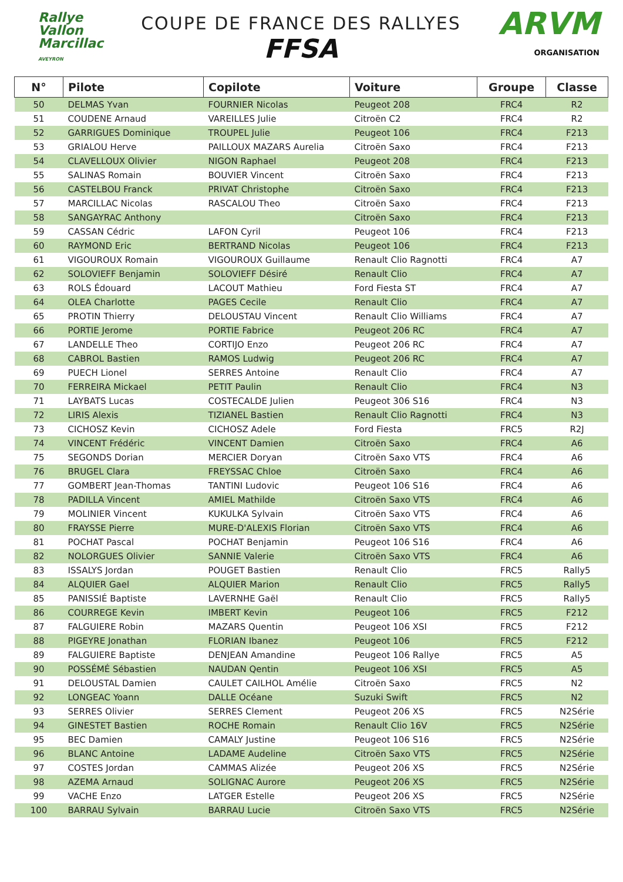Rallye
Vallon
Marcillac
AVEYRON
COUPE DE FRANCE DES RALLYES
FFSA
ARVM
ORGANISATION
| N° | Pilote | Copilote | Voiture | Groupe | Classe |
| --- | --- | --- | --- | --- | --- |
| 50 | DELMAS Yvan | FOURNIER Nicolas | Peugeot 208 | FRC4 | R2 |
| 51 | COUDENE Arnaud | VAREILLES Julie | Citroën C2 | FRC4 | R2 |
| 52 | GARRIGUES Dominique | TROUPEL Julie | Peugeot 106 | FRC4 | F213 |
| 53 | GRIALOU Herve | PAILLOUX MAZARS Aurelia | Citroën Saxo | FRC4 | F213 |
| 54 | CLAVELLOUX Olivier | NIGON Raphael | Peugeot 208 | FRC4 | F213 |
| 55 | SALINAS Romain | BOUVIER Vincent | Citroën Saxo | FRC4 | F213 |
| 56 | CASTELBOU Franck | PRIVAT Christophe | Citroën Saxo | FRC4 | F213 |
| 57 | MARCILLAC Nicolas | RASCALOU Theo | Citroën Saxo | FRC4 | F213 |
| 58 | SANGAYRAC Anthony | | Citroën Saxo | FRC4 | F213 |
| 59 | CASSAN Cédric | LAFON Cyril | Peugeot 106 | FRC4 | F213 |
| 60 | RAYMOND Eric | BERTRAND Nicolas | Peugeot 106 | FRC4 | F213 |
| 61 | VIGOUROUX Romain | VIGOUROUX Guillaume | Renault Clio Ragnotti | FRC4 | A7 |
| 62 | SOLOVIEFF Benjamin | SOLOVIEFF Désiré | Renault Clio | FRC4 | A7 |
| 63 | ROLS Édouard | LACOUT Mathieu | Ford Fiesta ST | FRC4 | A7 |
| 64 | OLEA Charlotte | PAGES Cecile | Renault Clio | FRC4 | A7 |
| 65 | PROTIN Thierry | DELOUSTAU Vincent | Renault Clio Williams | FRC4 | A7 |
| 66 | PORTIE Jerome | PORTIE Fabrice | Peugeot 206 RC | FRC4 | A7 |
| 67 | LANDELLE Theo | CORTIJO Enzo | Peugeot 206 RC | FRC4 | A7 |
| 68 | CABROL Bastien | RAMOS Ludwig | Peugeot 206 RC | FRC4 | A7 |
| 69 | PUECH Lionel | SERRES Antoine | Renault Clio | FRC4 | A7 |
| 70 | FERREIRA Mickael | PETIT Paulin | Renault Clio | FRC4 | N3 |
| 71 | LAYBATS Lucas | COSTECALDE Julien | Peugeot 306 S16 | FRC4 | N3 |
| 72 | LIRIS Alexis | TIZIANEL Bastien | Renault Clio Ragnotti | FRC4 | N3 |
| 73 | CICHOSZ Kevin | CICHOSZ Adele | Ford Fiesta | FRC5 | R2J |
| 74 | VINCENT Frédéric | VINCENT Damien | Citroën Saxo | FRC4 | A6 |
| 75 | SEGONDS Dorian | MERCIER Doryan | Citroën Saxo VTS | FRC4 | A6 |
| 76 | BRUGEL Clara | FREYSSAC Chloe | Citroën Saxo | FRC4 | A6 |
| 77 | GOMBERT Jean-Thomas | TANTINI Ludovic | Peugeot 106 S16 | FRC4 | A6 |
| 78 | PADILLA Vincent | AMIEL Mathilde | Citroën Saxo VTS | FRC4 | A6 |
| 79 | MOLINIER Vincent | KUKULKA Sylvain | Citroën Saxo VTS | FRC4 | A6 |
| 80 | FRAYSSE Pierre | MURE-D'ALEXIS Florian | Citroën Saxo VTS | FRC4 | A6 |
| 81 | POCHAT Pascal | POCHAT Benjamin | Peugeot 106 S16 | FRC4 | A6 |
| 82 | NOLORGUES Olivier | SANNIE Valerie | Citroën Saxo VTS | FRC4 | A6 |
| 83 | ISSALYS Jordan | POUGET Bastien | Renault Clio | FRC5 | Rally5 |
| 84 | ALQUIER Gael | ALQUIER Marion | Renault Clio | FRC5 | Rally5 |
| 85 | PANISSIÉ Baptiste | LAVERNHE Gaël | Renault Clio | FRC5 | Rally5 |
| 86 | COURREGE Kevin | IMBERT Kevin | Peugeot 106 | FRC5 | F212 |
| 87 | FALGUIERE Robin | MAZARS Quentin | Peugeot 106 XSI | FRC5 | F212 |
| 88 | PIGEYRE Jonathan | FLORIAN Ibanez | Peugeot 106 | FRC5 | F212 |
| 89 | FALGUIERE Baptiste | DENJEAN Amandine | Peugeot 106 Rallye | FRC5 | A5 |
| 90 | POSSÉMÉ Sébastien | NAUDAN Qentin | Peugeot 106 XSI | FRC5 | A5 |
| 91 | DELOUSTAL Damien | CAULET CAILHOL Amélie | Citroën Saxo | FRC5 | N2 |
| 92 | LONGEAC Yoann | DALLE Océane | Suzuki Swift | FRC5 | N2 |
| 93 | SERRES Olivier | SERRES Clement | Peugeot 206 XS | FRC5 | N2Série |
| 94 | GINESTET Bastien | ROCHE Romain | Renault Clio 16V | FRC5 | N2Série |
| 95 | BEC Damien | CAMALY Justine | Peugeot 106 S16 | FRC5 | N2Série |
| 96 | BLANC Antoine | LADAME Audeline | Citroën Saxo VTS | FRC5 | N2Série |
| 97 | COSTES Jordan | CAMMAS Alizée | Peugeot 206 XS | FRC5 | N2Série |
| 98 | AZEMA Arnaud | SOLIGNAC Aurore | Peugeot 206 XS | FRC5 | N2Série |
| 99 | VACHE Enzo | LATGER Estelle | Peugeot 206 XS | FRC5 | N2Série |
| 100 | BARRAU Sylvain | BARRAU Lucie | Citroën Saxo VTS | FRC5 | N2Série |